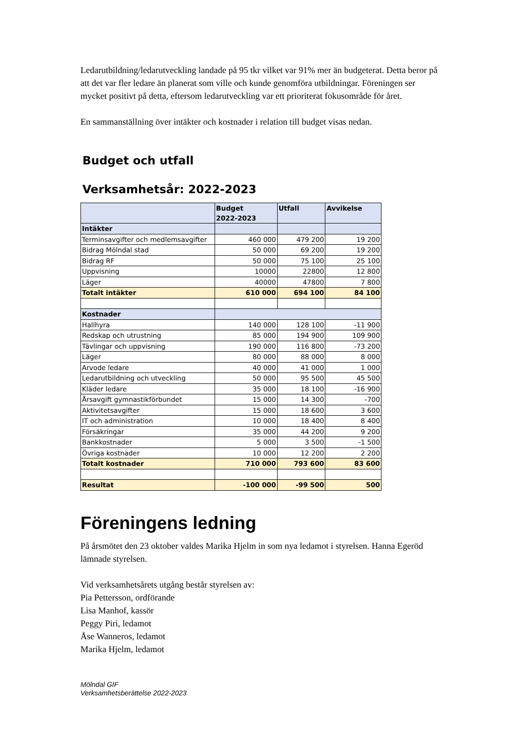Ledarutbildning/ledarutveckling landade på 95 tkr vilket var 91% mer än budgeterat. Detta beror på att det var fler ledare än planerat som ville och kunde genomföra utbildningar. Föreningen ser mycket positivt på detta, eftersom ledarutveckling var ett prioriterat fokusområde för året.
En sammanställning över intäkter och kostnader i relation till budget visas nedan.
Budget och utfall
Verksamhetsår: 2022-2023
| | Budget 2022-2023 | Utfall | Avvikelse |
| --- | --- | --- | --- |
| Intäkter | | | |
| Terminsavgifter och medlemsavgifter | 460 000 | 479 200 | 19 200 |
| Bidrag Mölndal stad | 50 000 | 69 200 | 19 200 |
| Bidrag RF | 50 000 | 75 100 | 25 100 |
| Uppvisning | 10000 | 22800 | 12 800 |
| Läger | 40000 | 47800 | 7 800 |
| Totalt intäkter | 610 000 | 694 100 | 84 100 |
| Kostnader | | | |
| Hallhyra | 140 000 | 128 100 | -11 900 |
| Redskap och utrustning | 85 000 | 194 900 | 109 900 |
| Tävlingar och uppvisning | 190 000 | 116 800 | -73 200 |
| Läger | 80 000 | 88 000 | 8 000 |
| Arvode ledare | 40 000 | 41 000 | 1 000 |
| Ledarutbildning och utveckling | 50 000 | 95 500 | 45 500 |
| Kläder ledare | 35 000 | 18 100 | -16 900 |
| Årsavgift gymnastikförbundet | 15 000 | 14 300 | -700 |
| Aktivitetsavgifter | 15 000 | 18 600 | 3 600 |
| IT och administration | 10 000 | 18 400 | 8 400 |
| Försäkringar | 35 000 | 44 200 | 9 200 |
| Bankkostnader | 5 000 | 3 500 | -1 500 |
| Övriga kostnader | 10 000 | 12 200 | 2 200 |
| Totalt kostnader | 710 000 | 793 600 | 83 600 |
| Resultat | -100 000 | -99 500 | 500 |
Föreningens ledning
På årsmötet den 23 oktober valdes Marika Hjelm in som nya ledamot i styrelsen. Hanna Egeröd lämnade styrelsen.
Vid verksamhetsårets utgång består styrelsen av:
Pia Pettersson, ordförande
Lisa Manhof, kassör
Peggy Piri, ledamot
Åse Wanneros, ledamot
Marika Hjelm, ledamot
Mölndal GIF
Verksamhetsberättelse 2022-2023